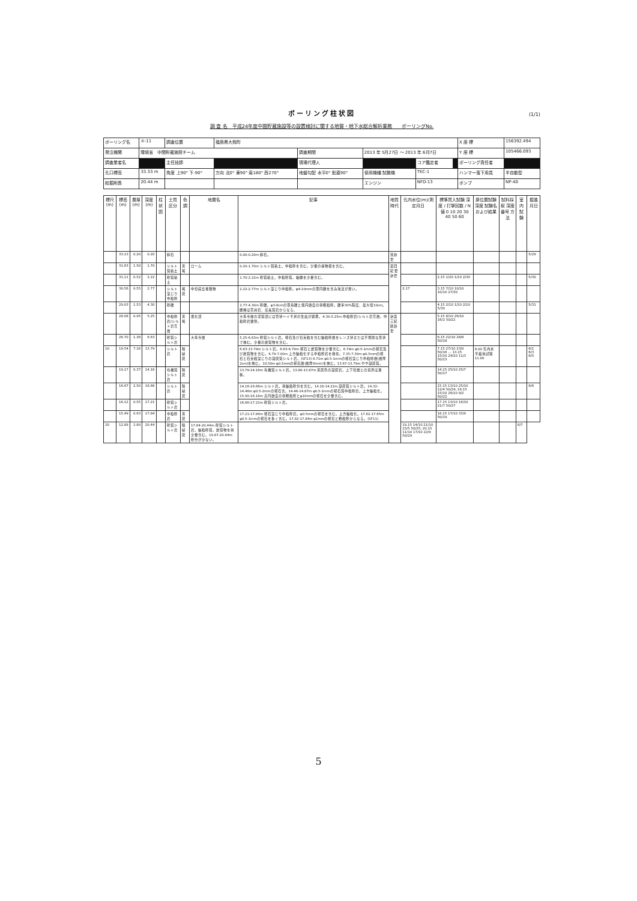ボーリング柱状図
(1/1)
調 査 名　平成24年度中間貯蔵施設等の設置検討に関する地質・地下水総合解析業務　　ボーリングNo.
| ボーリング名 | ④-11 | 調査位置 | 福島県大熊町 | | | | | X 座 標 | 156392.494 |
| 発注機関 | 環境省 中間貯蔵施設チーム | | | 調査期間 | 2013 年 5月27日 ～ 2013 年 6月7日 | | | Y 座 標 | 105466.093 |
| 調査業者名 | | 主任技師 | | 現場代理人 | | コア鑑定者 | | ボーリング責任者 | |
| 孔口標高 | 33.33 m | 角度 上90° 下-90° | 方向 北0° 東90° 南180° 西270° | 地盤勾配 水平0° 鉛直90° | 使用機種 試錐機 | TEC-1 | | ハンマー落下用具 | 半自動型 |
| 総掘削長 | 20.44 m | | | | エンジン | NFD-13 | | ポンプ | NP-40 |
| 標尺(m) | 標高(m) | 層厚(m) | 深度(m) | 柱状図 | 土質区分 | 色調 | 地層名 | 記事 | 地質時代 | 孔内水位(m)/測定月日 | 標準貫入試験 深度 / 打撃回数 / N値 0 10 20 30 40 50 60 | 原位置試験 深度 試験名および結果 | 試料採取 深度 番号 方法 | 室内試験 | 掘進月日 |
| --- | --- | --- | --- | --- | --- | --- | --- | --- | --- | --- | --- | --- | --- | --- | --- |
| | 33.13 | 0.20 | 0.20 | | 砕石 | | | 0.00-0.20m 砕石。 | 完新世 | | | | | | 5/29 |
| | 31.63 | 1.50 | 1.70 | | シルト質粘土 | 黄褐 | ローム | 0.20-1.70m シルト質粘土。中粒砂を含む。少量の植物根を含む。 | 第四紀 更新世 | | | | | | |
| | 31.11 | 0.52 | 2.22 | | 砂質粘土 | | | 1.70-2.22m 砂質粘土。中粒砂質。細礫を少量含む。 | | | 2.15 1/20 1/10 2/30 | | | | 5/30 |
| | 30.56 | 0.55 | 2.77 | | シルト混じり中粒砂 | 褐灰 | 中位段丘堆積物 | 2.22-2.77m シルト混じり中粒砂。φ4-10mmの亜円礫を含み淘汰が悪い。 | | 2.17 | 3.15 7/10 10/10 10/10 27/30 | | | | |
| | 29.03 | 1.53 | 4.30 | | 砂礫 | | | 2.77-4.30m 砂礫。φ3-8cmの亜角礫と低円磨度の極粗粒砂。礫率30%程度、最大径10cm。礫種は花崗岩、珪長質岩からなる。 | | | 4.15 2/10 1/10 2/10 5/30 | | | | 5/31 |
| | 28.08 | 0.95 | 5.25 | | 中粒砂岩/シルト岩互層 | 黄褐 | 風化部 | 大年寺層の泥質部には管状～イモ状の生痕が顕著。4.30-5.25m 中粒砂岩/シルト岩互層。中粒砂岩優勢。 | 新第三紀 鮮新世 | | 5.15 8/10 26/10 16/2 50/22 | | | | |
| | 26.70 | 1.38 | 6.63 | | 砂質シルト岩 | | 大年寺層 | 5.25-6.63m 砂質シルト岩。軽石及び石英粒を含む細粒砂層をレンズ状または不規則な形状で挟む。少量の炭質物を含む。 | | | 6.15 22/10 28/8 50/18 | | | | |
| 10 | 19.54 | 7.16 | 13.79 | | シルト岩 | 暗緑灰 | | 6.63-13.79m シルト岩。6.63-6.79m 軽石と炭質物を少量含む。6.79m φ0.5-1mmの軽石及び炭質物を含む。6.79-7.00m 上方細粒化する中粒砂岩を挟在。7.35-7.39m φ0.5mmの軽石と石英粒混じりの凝灰質シルト岩。(SF13) 8.71m φ0.5-1mmの軽石混じり中粒砂層(層厚2cm)を挟む。10.50m φ0.5mmの軽石層(層厚6mm)を挟む。13.67-13.79m やや凝灰質。 | | | 7.15 27/10 23/0 50/16 … 13.15 15/10 24/10 11/3 50/23 | 8.00 孔内水平載荷試験 11.00 | | | 6/1 6/3 6/5 |
| | 19.17 | 0.37 | 14.16 | | 有機質シルト岩 | 暗灰 | | 13.79-14.16m 有機質シルト岩。13.80-13.87m 黄灰色の凝灰岩。上下位層との境界は漸移。 | | | 14.15 25/10 25/7 50/17 | | | | |
| | 16.67 | 2.50 | 16.66 | | シルト岩 | 暗緑灰 | | 14.16-16.66m シルト岩。極細粒砂分を含む。14.16-14.22m 凝灰質シルト岩。14.32-14.46m φ0.5-2mmの軽石含。14.46-14.87m φ0.5-1mmの軽石質中粒砂岩。上方細粒化。15.90-16.18m 高円磨度の極粗粒砂とφ10mmの軽石を少量含む。 | | | 15.15 13/10 25/10 12/4 50/24; 16.15 15/10 26/10 9/2 50/22 | | | | 6/6 |
| | 16.12 | 0.55 | 17.21 | | 砂質シルト岩 | | | 16.66-17.21m 砂質シルト岩。 | | | 17.15 13/10 16/10 21/7 50/27 | | | | |
| | 15.49 | 0.63 | 17.84 | | 中粒砂岩 | 黄灰 | | 17.21-17.84m 軽石混じり中粒砂岩。φ0.5mmの軽石を含む。上方細粒化。17.62-17.65m φ0.5-1mmの軽石を多く含む。17.82-17.84m φ1mmの軽石と粗粒砂からなる。(SF11) | | | 18.15 17/10 33/9 50/19 | | | | |
| 20 | 12.89 | 2.60 | 20.44 | | 砂質シルト岩 | 暗緑灰 | 17.84-20.44m 砂質シルト岩。細粒砂質。炭質物を極少量含む。19.87-20.44m 砂分が少ない。 | | | 19.15 14/10 21/10 15/5 50/25; 20.15 11/10 17/10 22/9 50/29 | | | | 6/7 | |
5